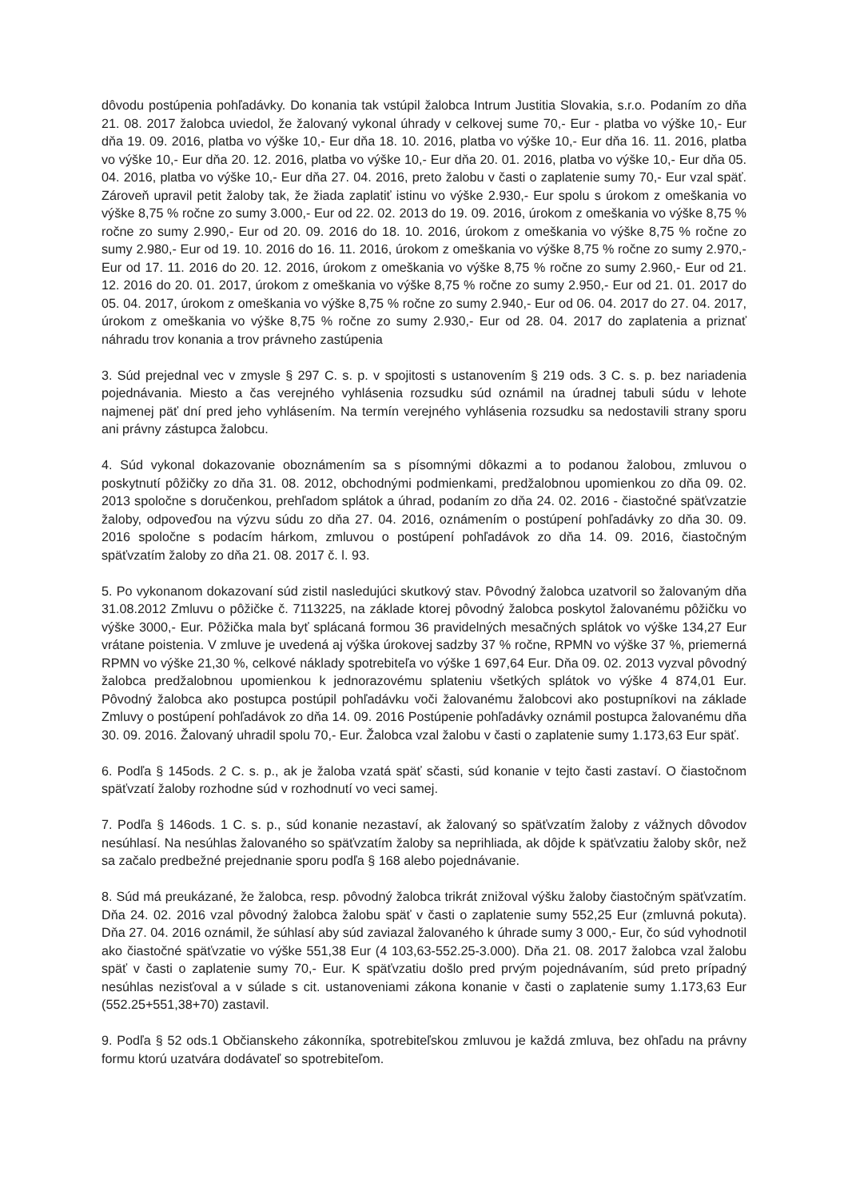dôvodu postúpenia pohľadávky. Do konania tak vstúpil žalobca Intrum Justitia Slovakia, s.r.o. Podaním zo dňa 21. 08. 2017 žalobca uviedol, že žalovaný vykonal úhrady v celkovej sume 70,- Eur - platba vo výške 10,- Eur dňa 19. 09. 2016, platba vo výške 10,- Eur dňa 18. 10. 2016, platba vo výške 10,- Eur dňa 16. 11. 2016, platba vo výške 10,- Eur dňa 20. 12. 2016, platba vo výške 10,- Eur dňa 20. 01. 2016, platba vo výške 10,- Eur dňa 05. 04. 2016, platba vo výške 10,- Eur dňa 27. 04. 2016, preto žalobu v časti o zaplatenie sumy 70,- Eur vzal späť. Zároveň upravil petit žaloby tak, že žiada zaplatiť istinu vo výške 2.930,- Eur spolu s úrokom z omeškania vo výške 8,75 % ročne zo sumy 3.000,- Eur od 22. 02. 2013 do 19. 09. 2016, úrokom z omeškania vo výške 8,75 % ročne zo sumy 2.990,- Eur od 20. 09. 2016 do 18. 10. 2016, úrokom z omeškania vo výške 8,75 % ročne zo sumy 2.980,- Eur od 19. 10. 2016 do 16. 11. 2016, úrokom z omeškania vo výške 8,75 % ročne zo sumy 2.970,- Eur od 17. 11. 2016 do 20. 12. 2016, úrokom z omeškania vo výške 8,75 % ročne zo sumy 2.960,- Eur od 21. 12. 2016 do 20. 01. 2017, úrokom z omeškania vo výške 8,75 % ročne zo sumy 2.950,- Eur od 21. 01. 2017 do 05. 04. 2017, úrokom z omeškania vo výške 8,75 % ročne zo sumy 2.940,- Eur od 06. 04. 2017 do 27. 04. 2017, úrokom z omeškania vo výške 8,75 % ročne zo sumy 2.930,- Eur od 28. 04. 2017 do zaplatenia a priznať náhradu trov konania a trov právneho zastúpenia
3. Súd prejednal vec v zmysle § 297 C. s. p. v spojitosti s ustanovením § 219 ods. 3 C. s. p. bez nariadenia pojednávania. Miesto a čas verejného vyhlásenia rozsudku súd oznámil na úradnej tabuli súdu v lehote najmenej päť dní pred jeho vyhlásením. Na termín verejného vyhlásenia rozsudku sa nedostavili strany sporu ani právny zástupca žalobcu.
4. Súd vykonal dokazovanie oboznámením sa s písomnými dôkazmi a to podanou žalobou, zmluvou o poskytnutí pôžičky zo dňa 31. 08. 2012, obchodnými podmienkami, predžalobnou upomienkou zo dňa 09. 02. 2013 spoločne s doručenkou, prehľadom splátok a úhrad, podaním zo dňa 24. 02. 2016 - čiastočné späťvzatzie žaloby, odpoveďou na výzvu súdu zo dňa 27. 04. 2016, oznámením o postúpení pohľadávky zo dňa 30. 09. 2016 spoločne s podacím hárkom, zmluvou o postúpení pohľadávok zo dňa 14. 09. 2016, čiastočným späťvzatím žaloby zo dňa 21. 08. 2017 č. l. 93.
5. Po vykonanom dokazovaní súd zistil nasledujúci skutkový stav. Pôvodný žalobca uzatvoril so žalovaným dňa 31.08.2012 Zmluvu o pôžičke č. 7113225, na základe ktorej pôvodný žalobca poskytol žalovanému pôžičku vo výške 3000,- Eur. Pôžička mala byť splácaná formou 36 pravidelných mesačných splátok vo výške 134,27 Eur vrátane poistenia. V zmluve je uvedená aj výška úrokovej sadzby 37 % ročne, RPMN vo výške 37 %, priemerná RPMN vo výške 21,30 %, celkové náklady spotrebiteľa vo výške 1 697,64 Eur. Dňa 09. 02. 2013 vyzval pôvodný žalobca predžalobnou upomienkou k jednorazovému splateniu všetkých splátok vo výške 4 874,01 Eur. Pôvodný žalobca ako postupca postúpil pohľadávku voči žalovanému žalobcovi ako postupníkovi na základe Zmluvy o postúpení pohľadávok zo dňa 14. 09. 2016 Postúpenie pohľadávky oznámil postupca žalovanému dňa 30. 09. 2016. Žalovaný uhradil spolu 70,- Eur. Žalobca vzal žalobu v časti o zaplatenie sumy 1.173,63 Eur späť.
6. Podľa § 145ods. 2 C. s. p., ak je žaloba vzatá späť sčasti, súd konanie v tejto časti zastaví. O čiastočnom späťvzatí žaloby rozhodne súd v rozhodnutí vo veci samej.
7. Podľa § 146ods. 1 C. s. p., súd konanie nezastaví, ak žalovaný so späťvzatím žaloby z vážnych dôvodov nesúhlasí. Na nesúhlas žalovaného so späťvzatím žaloby sa neprihliada, ak dôjde k späťvzatiu žaloby skôr, než sa začalo predbežné prejednanie sporu podľa § 168 alebo pojednávanie.
8. Súd má preukázané, že žalobca, resp. pôvodný žalobca trikrát znižoval výšku žaloby čiastočným späťvzatím. Dňa 24. 02. 2016 vzal pôvodný žalobca žalobu späť v časti o zaplatenie sumy 552,25 Eur (zmluvná pokuta). Dňa 27. 04. 2016 oznámil, že súhlasí aby súd zaviazal žalovaného k úhrade sumy 3 000,- Eur, čo súd vyhodnotil ako čiastočné späťvzatie vo výške 551,38 Eur (4 103,63-552.25-3.000). Dňa 21. 08. 2017 žalobca vzal žalobu späť v časti o zaplatenie sumy 70,- Eur. K späťvzatiu došlo pred prvým pojednávaním, súd preto prípadný nesúhlas nezisťoval a v súlade s cit. ustanoveniami zákona konanie v časti o zaplatenie sumy 1.173,63 Eur (552.25+551,38+70) zastavil.
9. Podľa § 52 ods.1 Občianskeho zákonníka, spotrebiteľskou zmluvou je každá zmluva, bez ohľadu na právny formu ktorú uzatvára dodávateľ so spotrebiteľom.